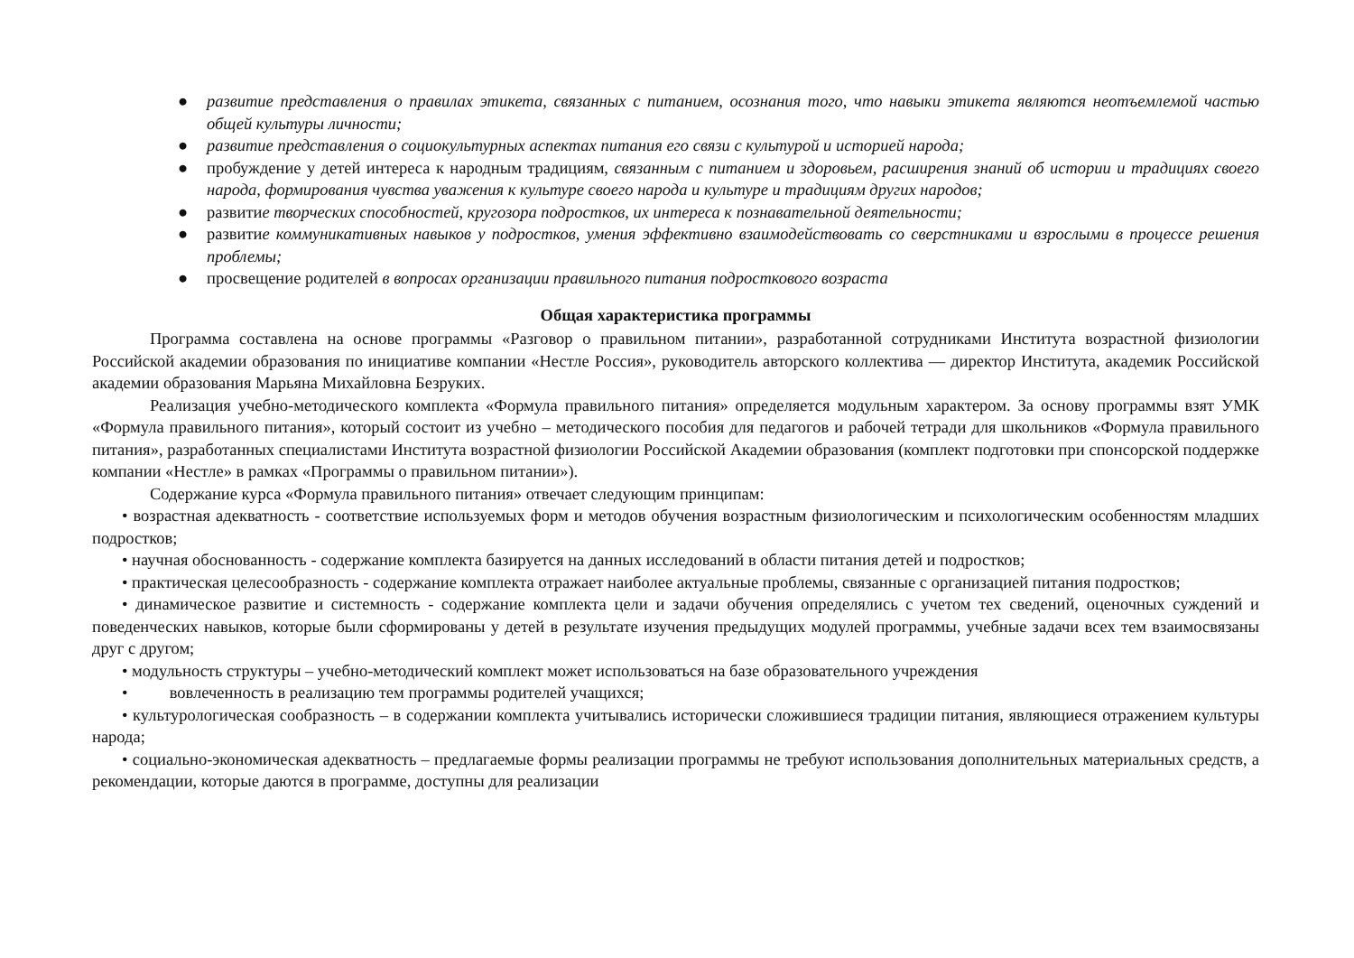● развитие представления о правилах этикета, связанных с питанием, осознания того, что навыки этикета являются неотъемлемой частью общей культуры личности;
● развитие представления о социокультурных аспектах питания его связи с культурой и историей народа;
● пробуждение у детей интереса к народным традициям, связанным с питанием и здоровьем, расширения знаний об истории и традициях своего народа, формирования чувства уважения к культуре своего народа и культуре и традициям других народов;
● развитие творческих способностей, кругозора подростков, их интереса к познавательной деятельности;
● развитие коммуникативных навыков у подростков, умения эффективно взаимодействовать со сверстниками и взрослыми в процессе решения проблемы;
● просвещение родителей в вопросах организации правильного питания подросткового возраста
Общая характеристика программы
Программа составлена на основе программы «Разговор о правильном питании», разработанной сотрудниками Института возрастной физиологии Российской академии образования по инициативе компании «Нестле Россия», руководитель авторского коллектива — директор Института, академик Российской академии образования Марьяна Михайловна Безруких.
Реализация учебно-методического комплекта «Формула правильного питания» определяется модульным характером. За основу программы взят УМК «Формула правильного питания», который состоит из учебно – методического пособия для педагогов и рабочей тетради для школьников «Формула правильного питания», разработанных специалистами Института возрастной физиологии Российской Академии образования (комплект подготовки при спонсорской поддержке компании «Нестле» в рамках «Программы о правильном питании»).
Содержание курса «Формула правильного питания» отвечает следующим принципам:
• возрастная адекватность - соответствие используемых форм и методов обучения возрастным физиологическим и психологическим особенностям младших подростков;
• научная обоснованность - содержание комплекта базируется на данных исследований в области питания детей и подростков;
• практическая целесообразность - содержание комплекта отражает наиболее актуальные проблемы, связанные с организацией питания подростков;
• динамическое развитие и системность - содержание комплекта цели и задачи обучения определялись с учетом тех сведений, оценочных суждений и поведенческих навыков, которые были сформированы у детей в результате изучения предыдущих модулей программы, учебные задачи всех тем взаимосвязаны друг с другом;
• модульность структуры – учебно-методический комплект может использоваться на базе образовательного учреждения
• вовлеченность в реализацию тем программы родителей учащихся;
• культурологическая сообразность – в содержании комплекта учитывались исторически сложившиеся традиции питания, являющиеся отражением культуры народа;
• социально-экономическая адекватность – предлагаемые формы реализации программы не требуют использования дополнительных материальных средств, а рекомендации, которые даются в программе, доступны для реализации